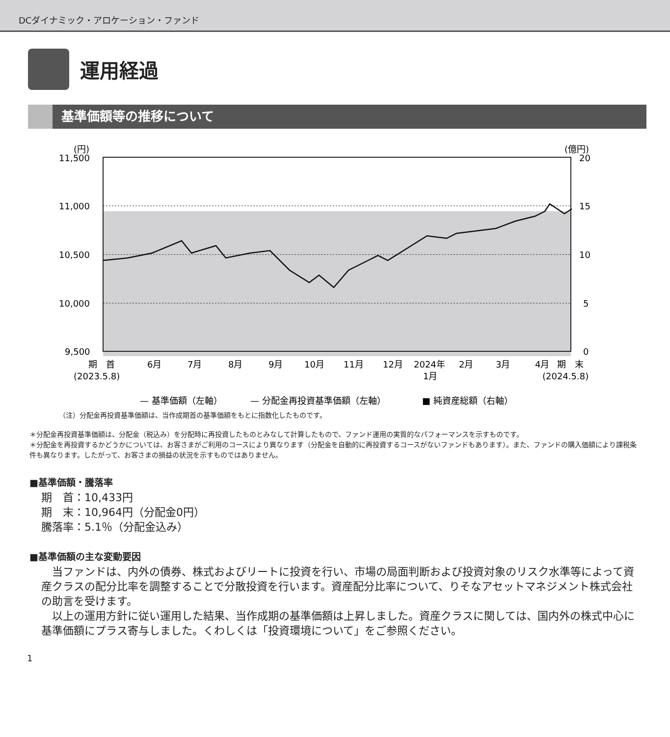DCダイナミック・アロケーション・ファンド
運用経過
基準価額等の推移について
(円)
(億円)
11,500
11,000
10,500
10,000
9,500
20
15
10
5
0
期　首
6月
7月
8月
9月
10月
11月
12月
2024年
2月
3月
4月
期　末
(2023.5.8)
1月
(2024.5.8)
— 基準価額（左軸）
— 分配金再投資基準価額（左軸）
■ 純資産総額（右軸）
（注）分配金再投資基準価額は、当作成期首の基準価額をもとに指数化したものです。
＊分配金再投資基準価額は、分配金（税込み）を分配時に再投資したものとみなして計算したもので、ファンド運用の実質的なパフォーマンスを示すものです。
＊分配金を再投資するかどうかについては、お客さまがご利用のコースにより異なります（分配金を自動的に再投資するコースがないファンドもあります）。また、ファンドの購入価額により課税条件も異なります。したがって、お客さまの損益の状況を示すものではありません。
■基準価額・騰落率
期　首：10,433円
期　末：10,964円（分配金0円）
騰落率：5.1％（分配金込み）
■基準価額の主な変動要因
　当ファンドは、内外の債券、株式およびリートに投資を行い、市場の局面判断および投資対象のリスク水準等によって資産クラスの配分比率を調整することで分散投資を行います。資産配分比率について、りそなアセットマネジメント株式会社の助言を受けます。
　以上の運用方針に従い運用した結果、当作成期の基準価額は上昇しました。資産クラスに関しては、国内外の株式中心に基準価額にプラス寄与しました。くわしくは「投資環境について」をご参照ください。
1